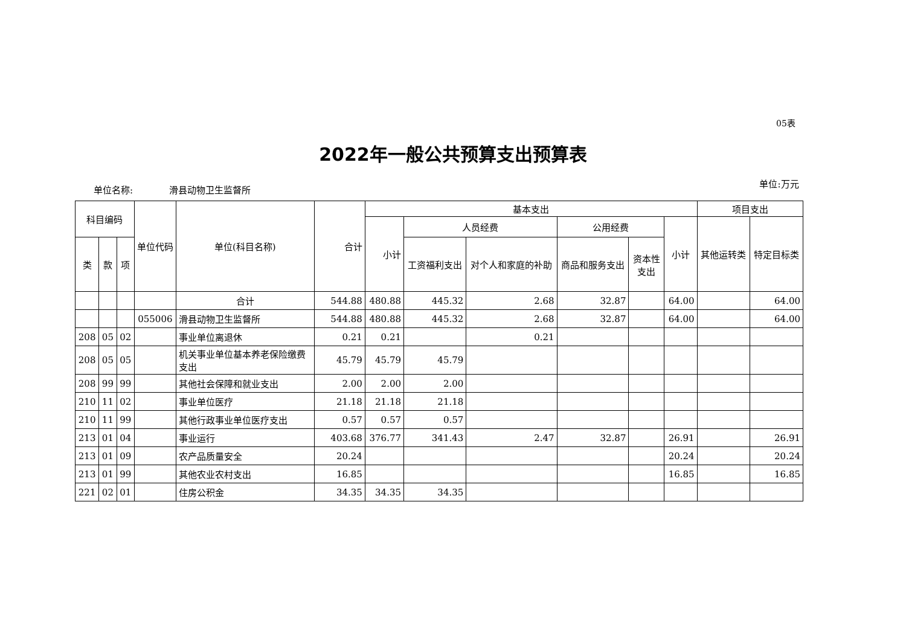05表
2022年一般公共预算支出预算表
单位名称: 滑县动物卫生监督所
单位:万元
| 科目编码 | | | 单位代码 | 单位(科目名称) | 合计 | 基本支出 | | | | | | 项目支出 | |
| --- | --- | --- | --- | --- | --- | --- | --- | --- | --- | --- | --- | --- | --- |
| | | | | | | 小计 | 人员经费 | | 公用经费 | | 小计 | 其他运转类 | 特定目标类 |
| 类 | 款 | 项 | | | | | 工资福利支出 | 对个人和家庭的补助 | 商品和服务支出 | 资本性支出 | | | |
| | | | | 合计 | 544.88 | 480.88 | 445.32 | 2.68 | 32.87 | | 64.00 | | 64.00 |
| | | | 055006 | 滑县动物卫生监督所 | 544.88 | 480.88 | 445.32 | 2.68 | 32.87 | | 64.00 | | 64.00 |
| 208 | 05 | 02 | | 事业单位离退休 | 0.21 | 0.21 | | 0.21 | | | | | |
| 208 | 05 | 05 | | 机关事业单位基本养老保险缴费支出 | 45.79 | 45.79 | 45.79 | | | | | | |
| 208 | 99 | 99 | | 其他社会保障和就业支出 | 2.00 | 2.00 | 2.00 | | | | | | |
| 210 | 11 | 02 | | 事业单位医疗 | 21.18 | 21.18 | 21.18 | | | | | | |
| 210 | 11 | 99 | | 其他行政事业单位医疗支出 | 0.57 | 0.57 | 0.57 | | | | | | |
| 213 | 01 | 04 | | 事业运行 | 403.68 | 376.77 | 341.43 | 2.47 | 32.87 | | 26.91 | | 26.91 |
| 213 | 01 | 09 | | 农产品质量安全 | 20.24 | | | | | | 20.24 | | 20.24 |
| 213 | 01 | 99 | | 其他农业农村支出 | 16.85 | | | | | | 16.85 | | 16.85 |
| 221 | 02 | 01 | | 住房公积金 | 34.35 | 34.35 | 34.35 | | | | | | |